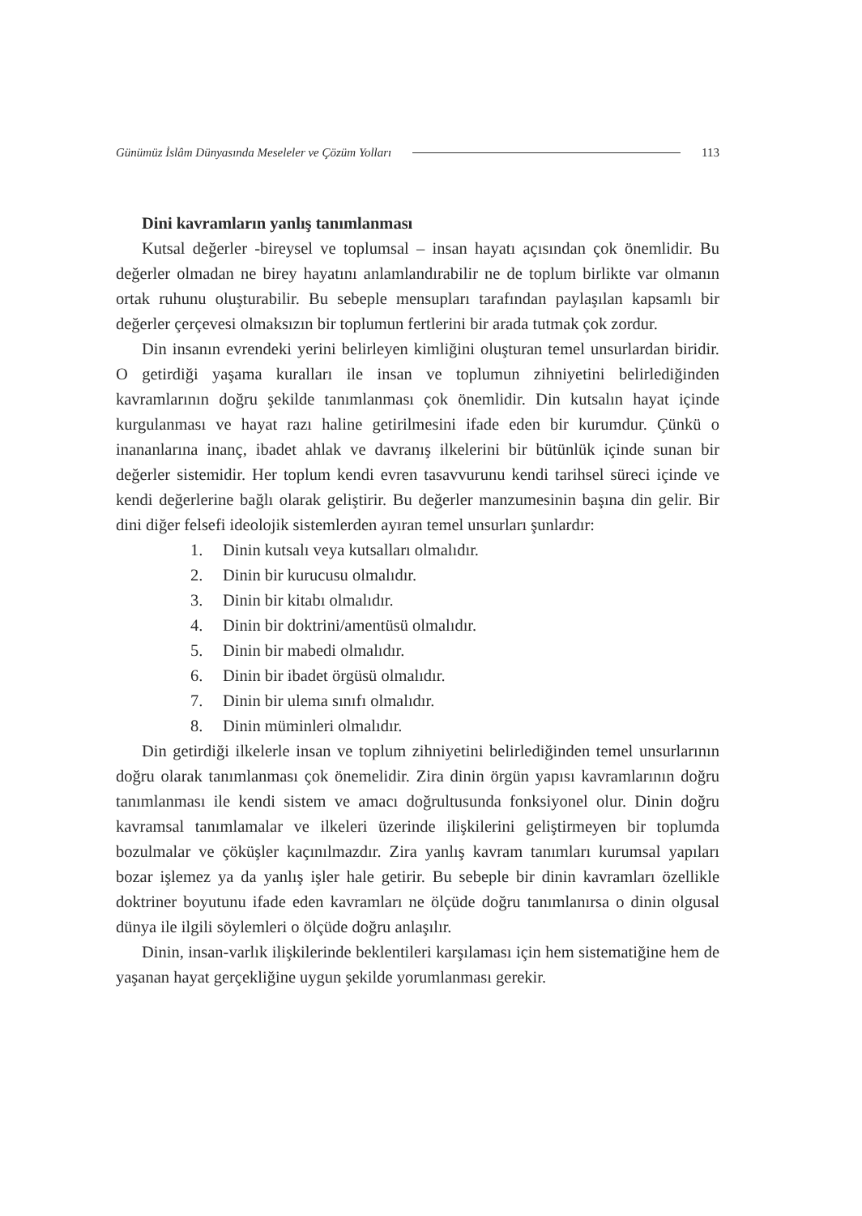Günümüz İslâm Dünyasında Meseleler ve Çözüm Yolları 113
Dini kavramların yanlış tanımlanması
Kutsal değerler -bireysel ve toplumsal – insan hayatı açısından çok önemlidir. Bu değerler olmadan ne birey hayatını anlamlandırabilir ne de toplum birlikte var olmanın ortak ruhunu oluşturabilir. Bu sebeple mensupları tarafından paylaşılan kapsamlı bir değerler çerçevesi olmaksızın bir toplumun fertlerini bir arada tutmak çok zordur.
Din insanın evrendeki yerini belirleyen kimliğini oluşturan temel unsurlardan biridir. O getirdiği yaşama kuralları ile insan ve toplumun zihniyetini belirlediğinden kavramlarının doğru şekilde tanımlanması çok önemlidir. Din kutsalın hayat içinde kurgulanması ve hayat razı haline getirilmesini ifade eden bir kurumdur. Çünkü o inananlarına inanç, ibadet ahlak ve davranış ilkelerini bir bütünlük içinde sunan bir değerler sistemidir. Her toplum kendi evren tasavvurunu kendi tarihsel süreci içinde ve kendi değerlerine bağlı olarak geliştirir. Bu değerler manzumesinin başına din gelir. Bir dini diğer felsefi ideolojik sistemlerden ayıran temel unsurları şunlardır:
1. Dinin kutsalı veya kutsalları olmalıdır.
2. Dinin bir kurucusu olmalıdır.
3. Dinin bir kitabı olmalıdır.
4. Dinin bir doktrini/amentüsü olmalıdır.
5. Dinin bir mabedi olmalıdır.
6. Dinin bir ibadet örgüsü olmalıdır.
7. Dinin bir ulema sınıfı olmalıdır.
8. Dinin müminleri olmalıdır.
Din getirdiği ilkelerle insan ve toplum zihniyetini belirlediğinden temel unsurlarının doğru olarak tanımlanması çok önemelidir. Zira dinin örgün yapısı kavramlarının doğru tanımlanması ile kendi sistem ve amacı doğrultusunda fonksiyonel olur. Dinin doğru kavramsal tanımlamalar ve ilkeleri üzerinde ilişkilerini geliştirmeyen bir toplumda bozulmalar ve çöküşler kaçınılmazdır. Zira yanlış kavram tanımları kurumsal yapıları bozar işlemez ya da yanlış işler hale getirir. Bu sebeple bir dinin kavramları özellikle doktriner boyutunu ifade eden kavramları ne ölçüde doğru tanımlanırsa o dinin olgusal dünya ile ilgili söylemleri o ölçüde doğru anlaşılır.
Dinin, insan-varlık ilişkilerinde beklentileri karşılaması için hem sistematiğine hem de yaşanan hayat gerçekliğine uygun şekilde yorumlanması gerekir.